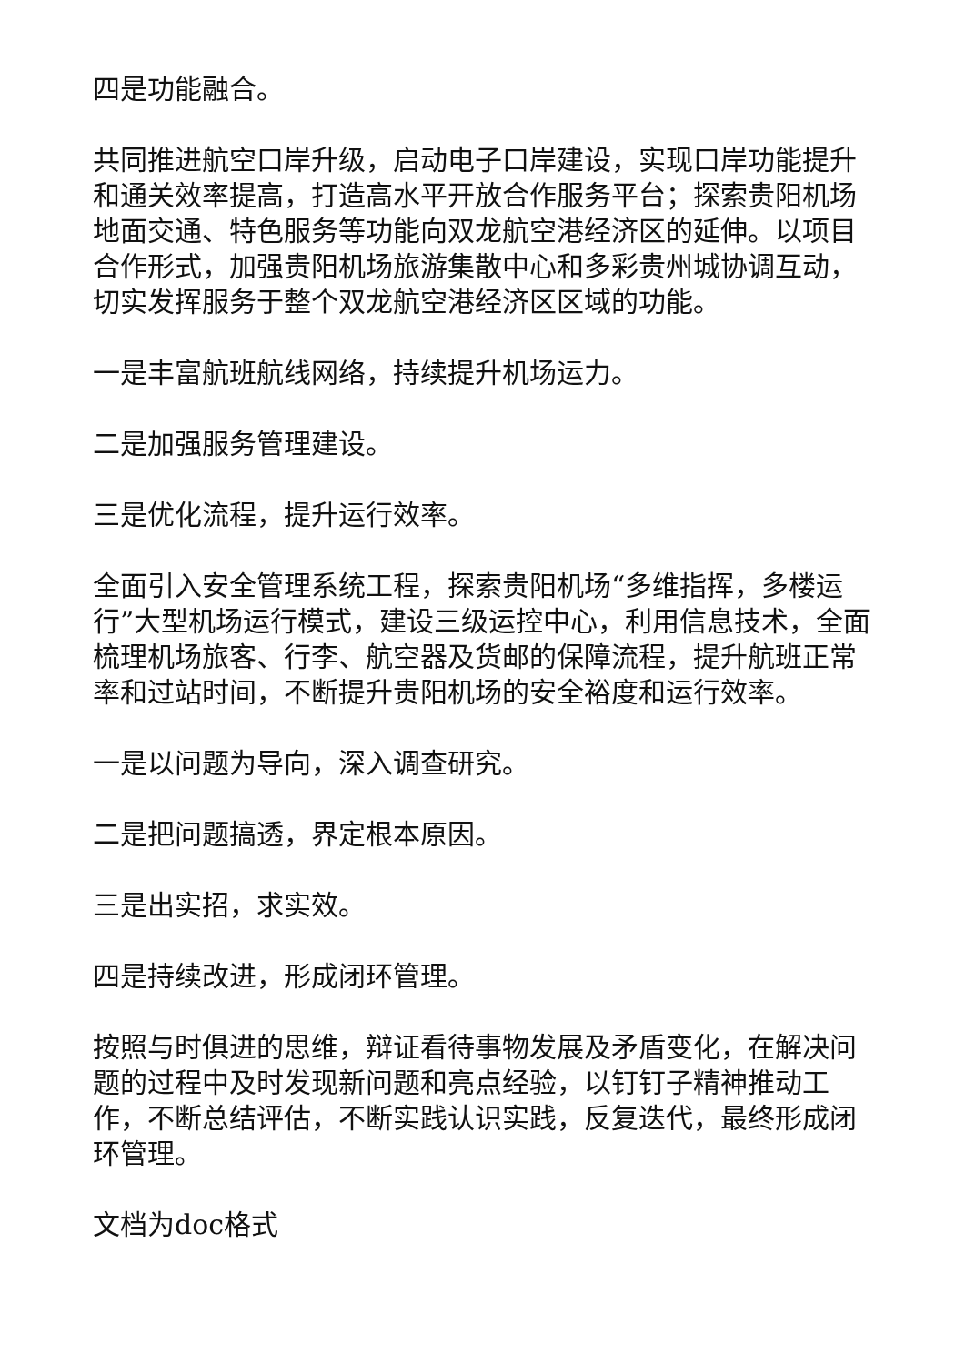四是功能融合。
共同推进航空口岸升级，启动电子口岸建设，实现口岸功能提升和通关效率提高，打造高水平开放合作服务平台；探索贵阳机场地面交通、特色服务等功能向双龙航空港经济区的延伸。以项目合作形式，加强贵阳机场旅游集散中心和多彩贵州城协调互动，切实发挥服务于整个双龙航空港经济区区域的功能。
一是丰富航班航线网络，持续提升机场运力。
二是加强服务管理建设。
三是优化流程，提升运行效率。
全面引入安全管理系统工程，探索贵阳机场“多维指挥，多楼运行”大型机场运行模式，建设三级运控中心，利用信息技术，全面梳理机场旅客、行李、航空器及货邮的保障流程，提升航班正常率和过站时间，不断提升贵阳机场的安全裕度和运行效率。
一是以问题为导向，深入调查研究。
二是把问题搞透，界定根本原因。
三是出实招，求实效。
四是持续改进，形成闭环管理。
按照与时俱进的思维，辩证看待事物发展及矛盾变化，在解决问题的过程中及时发现新问题和亮点经验，以钉钉子精神推动工作，不断总结评估，不断实践认识实践，反复迭代，最终形成闭环管理。
文档为doc格式